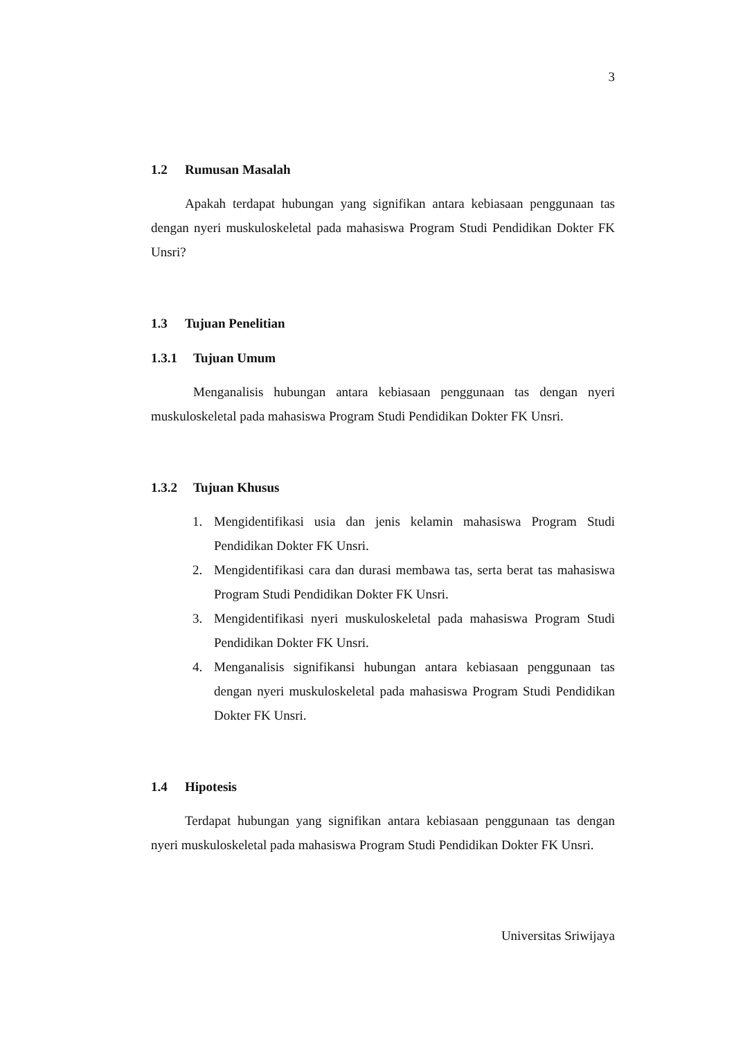3
1.2 Rumusan Masalah
Apakah terdapat hubungan yang signifikan antara kebiasaan penggunaan tas dengan nyeri muskuloskeletal pada mahasiswa Program Studi Pendidikan Dokter FK Unsri?
1.3 Tujuan Penelitian
1.3.1 Tujuan Umum
Menganalisis hubungan antara kebiasaan penggunaan tas dengan nyeri muskuloskeletal pada mahasiswa Program Studi Pendidikan Dokter FK Unsri.
1.3.2 Tujuan Khusus
1. Mengidentifikasi usia dan jenis kelamin mahasiswa Program Studi Pendidikan Dokter FK Unsri.
2. Mengidentifikasi cara dan durasi membawa tas, serta berat tas mahasiswa Program Studi Pendidikan Dokter FK Unsri.
3. Mengidentifikasi nyeri muskuloskeletal pada mahasiswa Program Studi Pendidikan Dokter FK Unsri.
4. Menganalisis signifikansi hubungan antara kebiasaan penggunaan tas dengan nyeri muskuloskeletal pada mahasiswa Program Studi Pendidikan Dokter FK Unsri.
1.4 Hipotesis
Terdapat hubungan yang signifikan antara kebiasaan penggunaan tas dengan nyeri muskuloskeletal pada mahasiswa Program Studi Pendidikan Dokter FK Unsri.
Universitas Sriwijaya